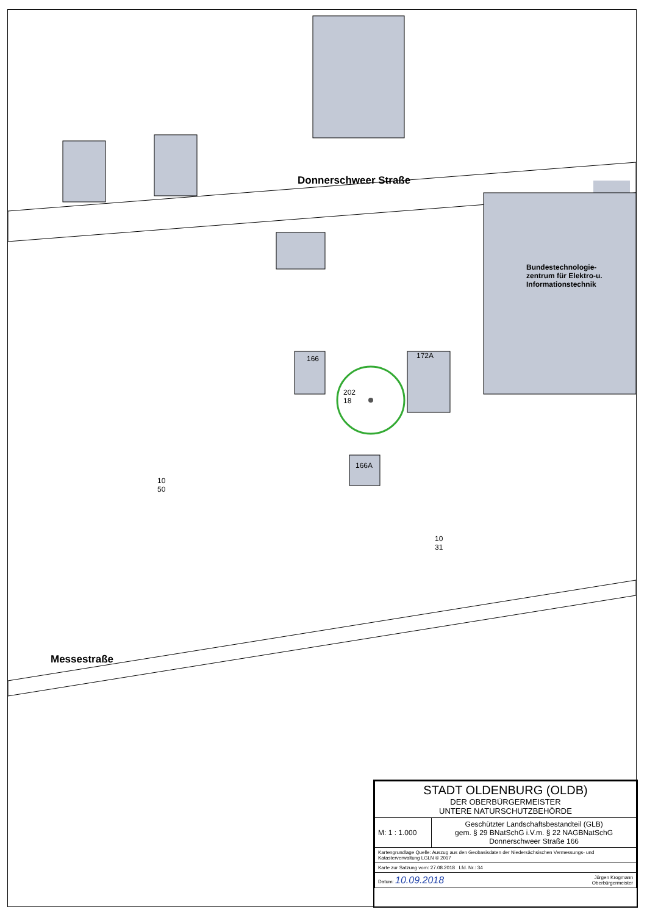Donnerschweer Straße
Messestraße
Bundestechnologie-
zentrum für Elektro-u.
Informationstechnik
10
50
10
31
202
18
166
166A
172A
| STADT OLDENBURG (OLDB) DER OBERBÜRGERMEISTER UNTERE NATURSCHUTZBEHÖRDE | |
| M: 1 : 1.000 | Geschützter Landschaftsbestandteil (GLB) gem. § 29 BNatSchG i.V.m. § 22 NAGBNatSchG Donnerschweer Straße 166 |
| Kartengrundlage Quelle: Auszug aus den Geobasisdaten der Niedersächsischen Vermessungs- und Katasterverwaltung LGLN © 2017 | |
| Karte zur Satzung vom: 27.08.2018 Lfd. Nr.: 34 | |
| Datum: 10.09.2018 Jürgen Krogmann Oberbürgermeister | |